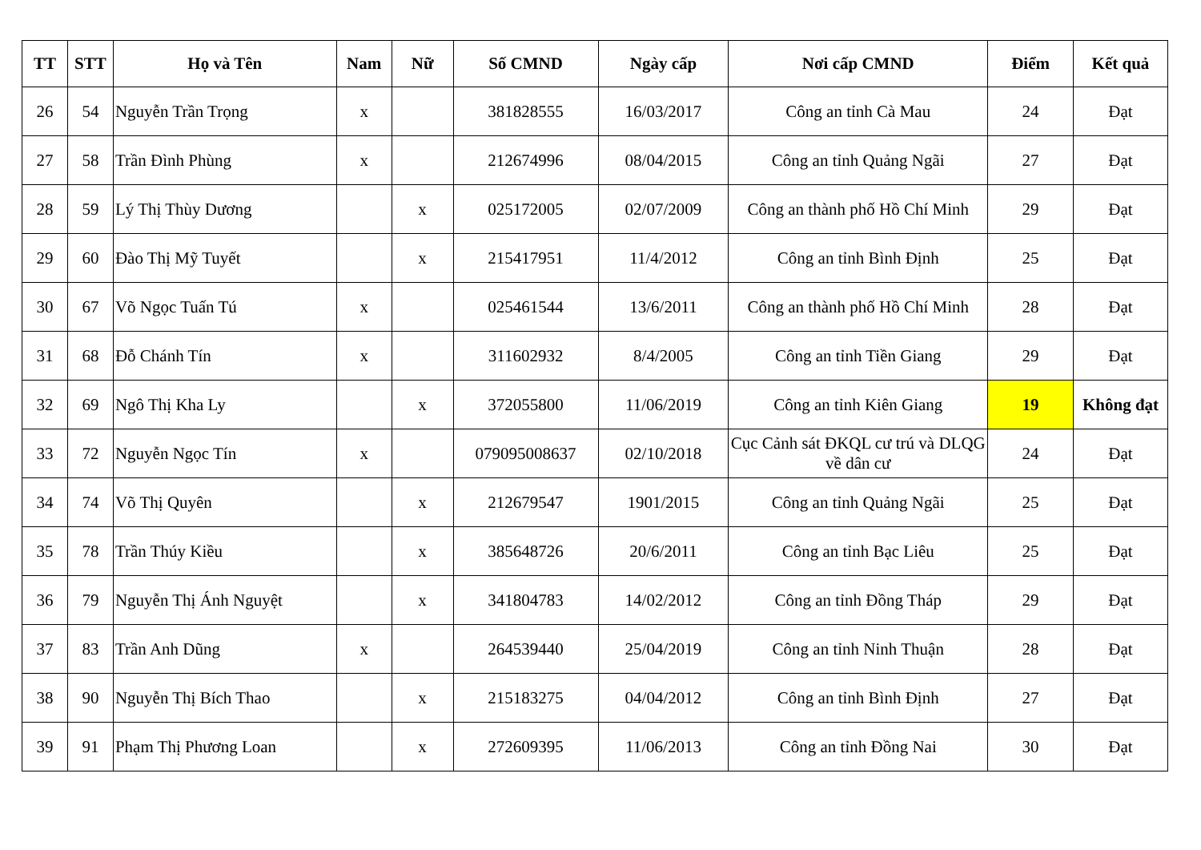| TT | STT | Họ và Tên | Nam | Nữ | Số CMND | Ngày cấp | Nơi cấp CMND | Điểm | Kết quả |
| --- | --- | --- | --- | --- | --- | --- | --- | --- | --- |
| 26 | 54 | Nguyễn Trần Trọng | x | | 381828555 | 16/03/2017 | Công an tỉnh Cà Mau | 24 | Đạt |
| 27 | 58 | Trần Đình Phùng | x | | 212674996 | 08/04/2015 | Công an tỉnh Quảng Ngãi | 27 | Đạt |
| 28 | 59 | Lý Thị Thùy Dương | | x | 025172005 | 02/07/2009 | Công an thành phố Hồ Chí Minh | 29 | Đạt |
| 29 | 60 | Đào Thị Mỹ Tuyết | | x | 215417951 | 11/4/2012 | Công an tỉnh Bình Định | 25 | Đạt |
| 30 | 67 | Võ Ngọc Tuấn Tú | x | | 025461544 | 13/6/2011 | Công an thành phố Hồ Chí Minh | 28 | Đạt |
| 31 | 68 | Đỗ Chánh Tín | x | | 311602932 | 8/4/2005 | Công an tỉnh Tiền Giang | 29 | Đạt |
| 32 | 69 | Ngô Thị Kha Ly | | x | 372055800 | 11/06/2019 | Công an tỉnh Kiên Giang | 19 | Không đạt |
| 33 | 72 | Nguyễn Ngọc Tín | x | | 079095008637 | 02/10/2018 | Cục Cảnh sát ĐKQL cư trú và DLQG về dân cư | 24 | Đạt |
| 34 | 74 | Võ Thị Quyên | | x | 212679547 | 1901/2015 | Công an tỉnh Quảng Ngãi | 25 | Đạt |
| 35 | 78 | Trần Thúy Kiều | | x | 385648726 | 20/6/2011 | Công an tỉnh Bạc Liêu | 25 | Đạt |
| 36 | 79 | Nguyễn Thị Ánh Nguyệt | | x | 341804783 | 14/02/2012 | Công an tỉnh Đồng Tháp | 29 | Đạt |
| 37 | 83 | Trần Anh Dũng | x | | 264539440 | 25/04/2019 | Công an tỉnh Ninh Thuận | 28 | Đạt |
| 38 | 90 | Nguyễn Thị Bích Thao | | x | 215183275 | 04/04/2012 | Công an tỉnh Bình Định | 27 | Đạt |
| 39 | 91 | Phạm Thị Phương Loan | | x | 272609395 | 11/06/2013 | Công an tỉnh Đồng Nai | 30 | Đạt |